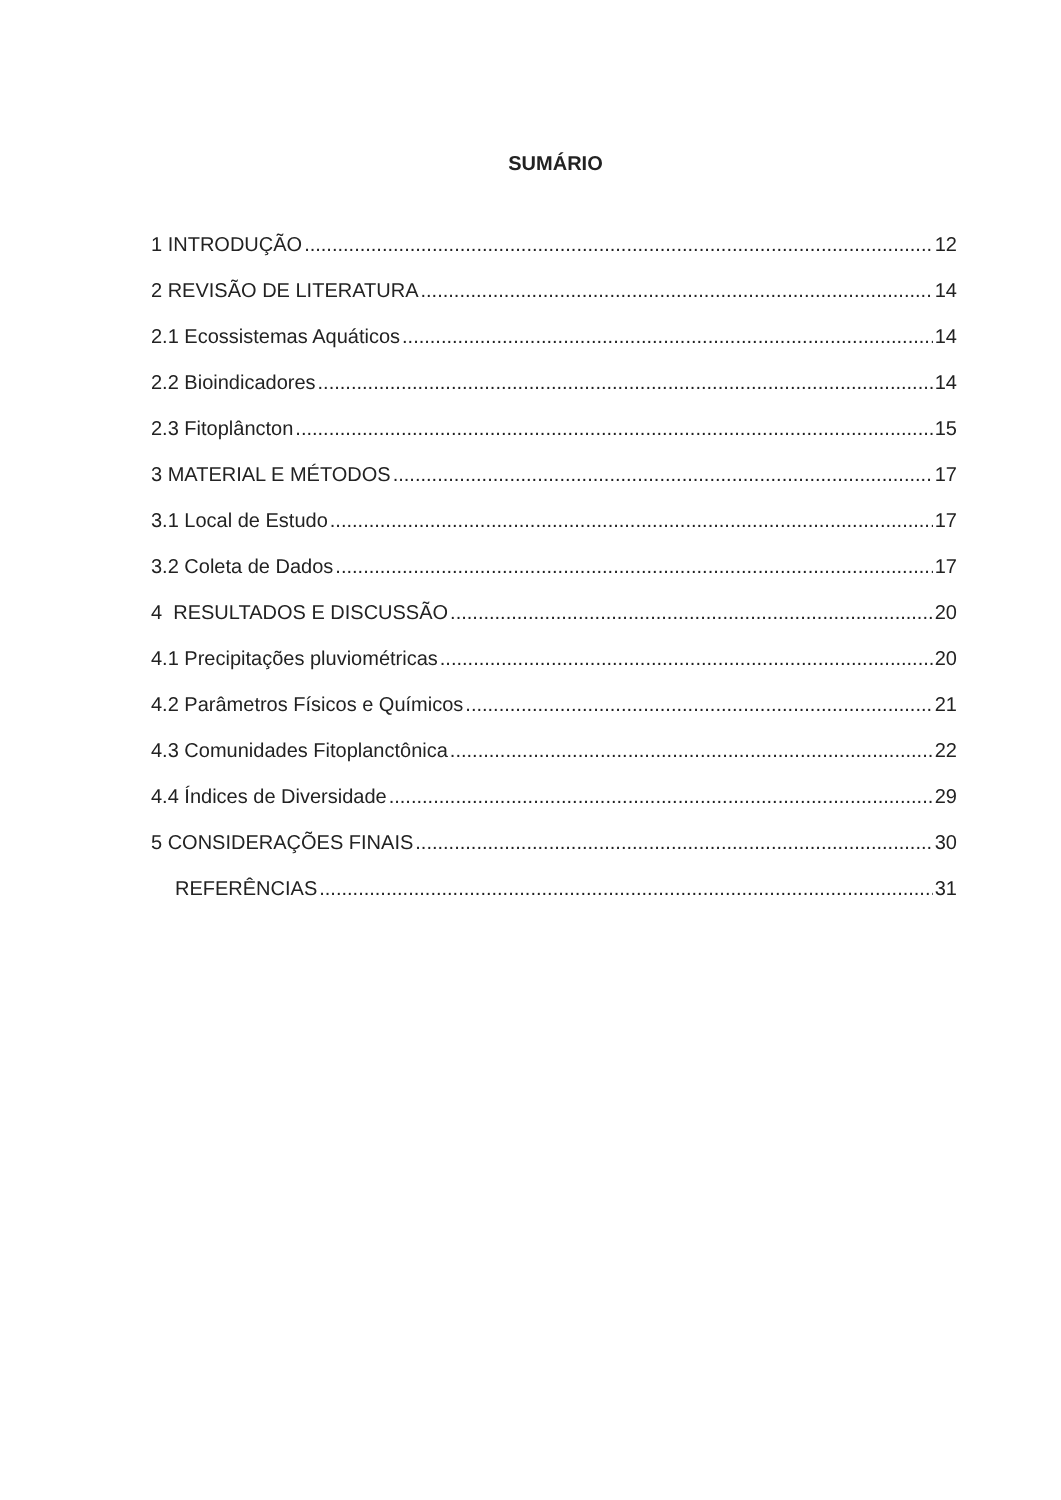SUMÁRIO
1 INTRODUÇÃO 12
2 REVISÃO DE LITERATURA 14
2.1 Ecossistemas Aquáticos 14
2.2 Bioindicadores 14
2.3 Fitoplâncton 15
3 MATERIAL E MÉTODOS 17
3.1 Local de Estudo 17
3.2 Coleta de Dados 17
4 RESULTADOS E DISCUSSÃO 20
4.1 Precipitações pluviométricas 20
4.2 Parâmetros Físicos e Químicos 21
4.3 Comunidades Fitoplanctônica 22
4.4 Índices de Diversidade 29
5 CONSIDERAÇÕES FINAIS 30
REFERÊNCIAS 31